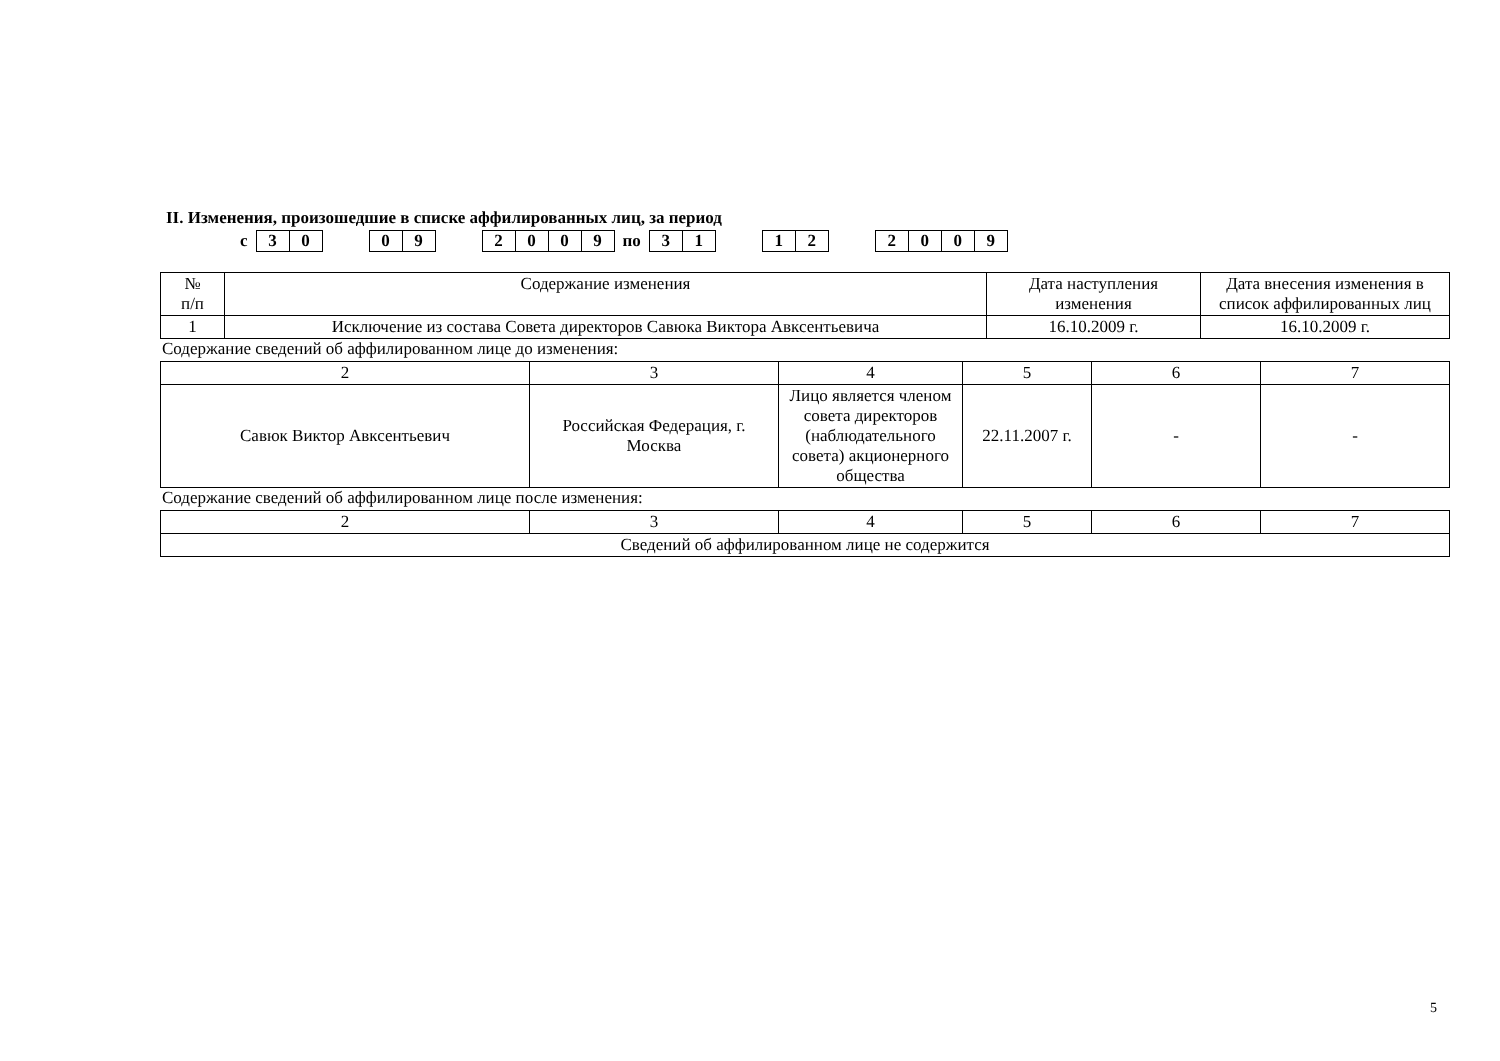II. Изменения, произошедшие в списке аффилированных лиц, за период
с 30 09 2009 по 31 12 2009
| № п/п | Содержание изменения | Дата наступления изменения | Дата внесения изменения в список аффилированных лиц |
| --- | --- | --- | --- |
| 1 | Исключение из состава Совета директоров Савюка Виктора Авксентьевича | 16.10.2009 г. | 16.10.2009 г. |
Содержание сведений об аффилированном лице до изменения:
| 2 | 3 | 4 | 5 | 6 | 7 |
| --- | --- | --- | --- | --- | --- |
| Савюк Виктор Авксентьевич | Российская Федерация, г. Москва | Лицо является членом совета директоров (наблюдательного совета) акционерного общества | 22.11.2007 г. | - | - |
Содержание сведений об аффилированном лице после изменения:
| 2 | 3 | 4 | 5 | 6 | 7 |
| --- | --- | --- | --- | --- | --- |
| Сведений об аффилированном лице не содержится | | | | | |
5